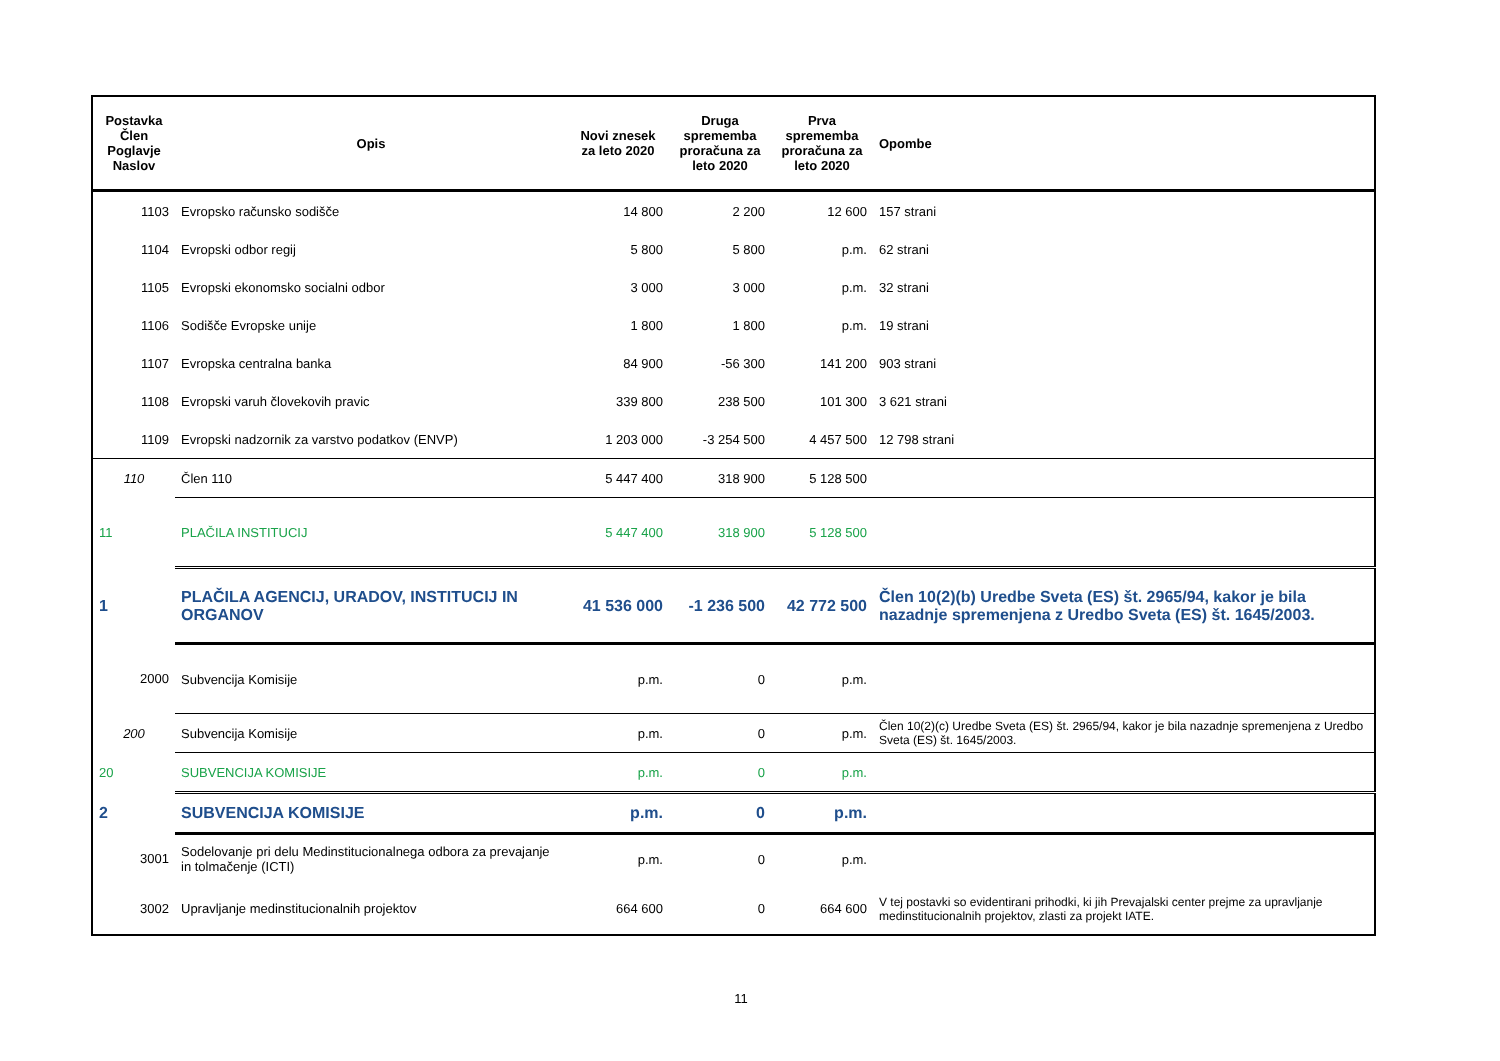| Postavka Člen Poglavje Naslov | Opis | Novi znesek za leto 2020 | Druga sprememba proračuna za leto 2020 | Prva sprememba proračuna za leto 2020 | Opombe |
| --- | --- | --- | --- | --- | --- |
| 1103 | Evropsko računsko sodišče | 14 800 | 2 200 | 12 600 | 157 strani |
| 1104 | Evropski odbor regij | 5 800 | 5 800 | p.m. | 62 strani |
| 1105 | Evropski ekonomsko socialni odbor | 3 000 | 3 000 | p.m. | 32 strani |
| 1106 | Sodišče Evropske unije | 1 800 | 1 800 | p.m. | 19 strani |
| 1107 | Evropska centralna banka | 84 900 | -56 300 | 141 200 | 903 strani |
| 1108 | Evropski varuh človekovih pravic | 339 800 | 238 500 | 101 300 | 3 621 strani |
| 1109 | Evropski nadzornik za varstvo podatkov (ENVP) | 1 203 000 | -3 254 500 | 4 457 500 | 12 798 strani |
| 110 | Člen 110 | 5 447 400 | 318 900 | 5 128 500 | |
| 11 | PLAČILA INSTITUCIJ | 5 447 400 | 318 900 | 5 128 500 | |
| 1 | PLAČILA AGENCIJ, URADOV, INSTITUCIJ IN ORGANOV | 41 536 000 | -1 236 500 | 42 772 500 | Člen 10(2)(b) Uredbe Sveta (ES) št. 2965/94, kakor je bila nazadnje spremenjena z Uredbo Sveta (ES) št. 1645/2003. |
| 2000 | Subvencija Komisije | p.m. | 0 | p.m. | |
| 200 | Subvencija Komisije | p.m. | 0 | p.m. | Člen 10(2)(c) Uredbe Sveta (ES) št. 2965/94, kakor je bila nazadnje spremenjena z Uredbo Sveta (ES) št. 1645/2003. |
| 20 | SUBVENCIJA KOMISIJE | p.m. | 0 | p.m. | |
| 2 | SUBVENCIJA KOMISIJE | p.m. | 0 | p.m. | |
| 3001 | Sodelovanje pri delu Medinstitucionalnega odbora za prevajanje in tolmačenje (ICTI) | p.m. | 0 | p.m. | |
| 3002 | Upravljanje medinstitucionalnih projektov | 664 600 | 0 | 664 600 | V tej postavki so evidentirani prihodki, ki jih Prevajalski center prejme za upravljanje medinstitucionalnih projektov, zlasti za projekt IATE. |
11